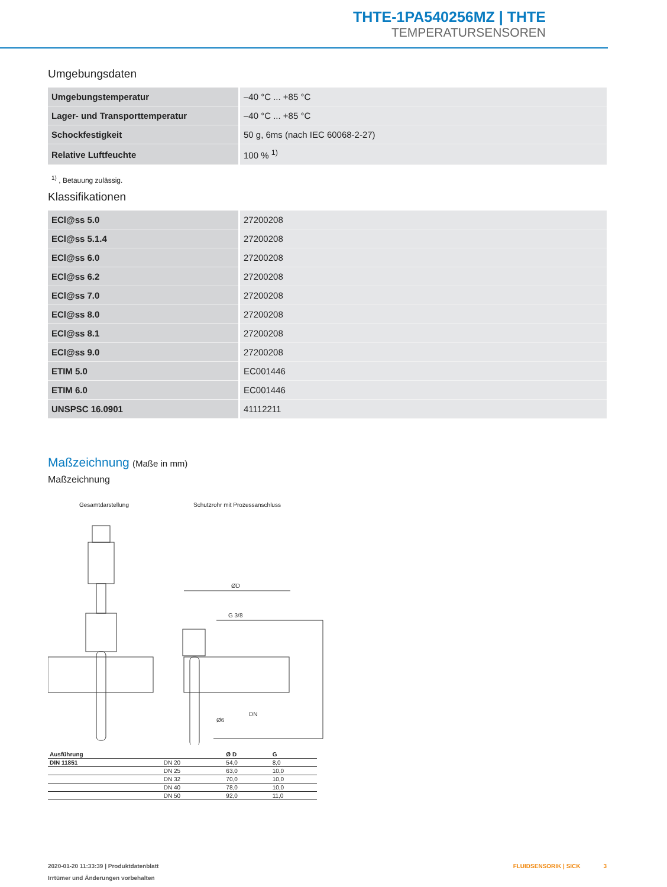THTE-1PA540256MZ | THTE
TEMPERATURSENSOREN
Umgebungsdaten
| Umgebungstemperatur | –40 °C ... +85 °C |
| Lager- und Transporttemperatur | –40 °C ... +85 °C |
| Schockfestigkeit | 50 g, 6ms (nach IEC 60068-2-27) |
| Relative Luftfeuchte | 100 % <sup>1)</sup> |
<sup>1)</sup> , Betauung zulässig.
Klassifikationen
| ECl@ss 5.0 | 27200208 |
| ECl@ss 5.1.4 | 27200208 |
| ECl@ss 6.0 | 27200208 |
| ECl@ss 6.2 | 27200208 |
| ECl@ss 7.0 | 27200208 |
| ECl@ss 8.0 | 27200208 |
| ECl@ss 8.1 | 27200208 |
| ECl@ss 9.0 | 27200208 |
| ETIM 5.0 | EC001446 |
| ETIM 6.0 | EC001446 |
| UNSPSC 16.0901 | 41112211 |
Maßzeichnung (Maße in mm)
Maßzeichnung
Gesamtdarstellung Schutzrohr mit Prozessanschluss
ØD
G 3/8
DN
Ø6
| Ausführung | | Ø D | G |
| --- | --- | --- | --- |
| DIN 11851 | DN 20 | 54,0 | 8,0 |
| | DN 25 | 63,0 | 10,0 |
| | DN 32 | 70,0 | 10,0 |
| | DN 40 | 78,0 | 10,0 |
| | DN 50 | 92,0 | 11,0 |
2020-01-20 11:33:39 | Produktdatenblatt FLUIDSENSORIK | SICK 3
Irrtümer und Änderungen vorbehalten